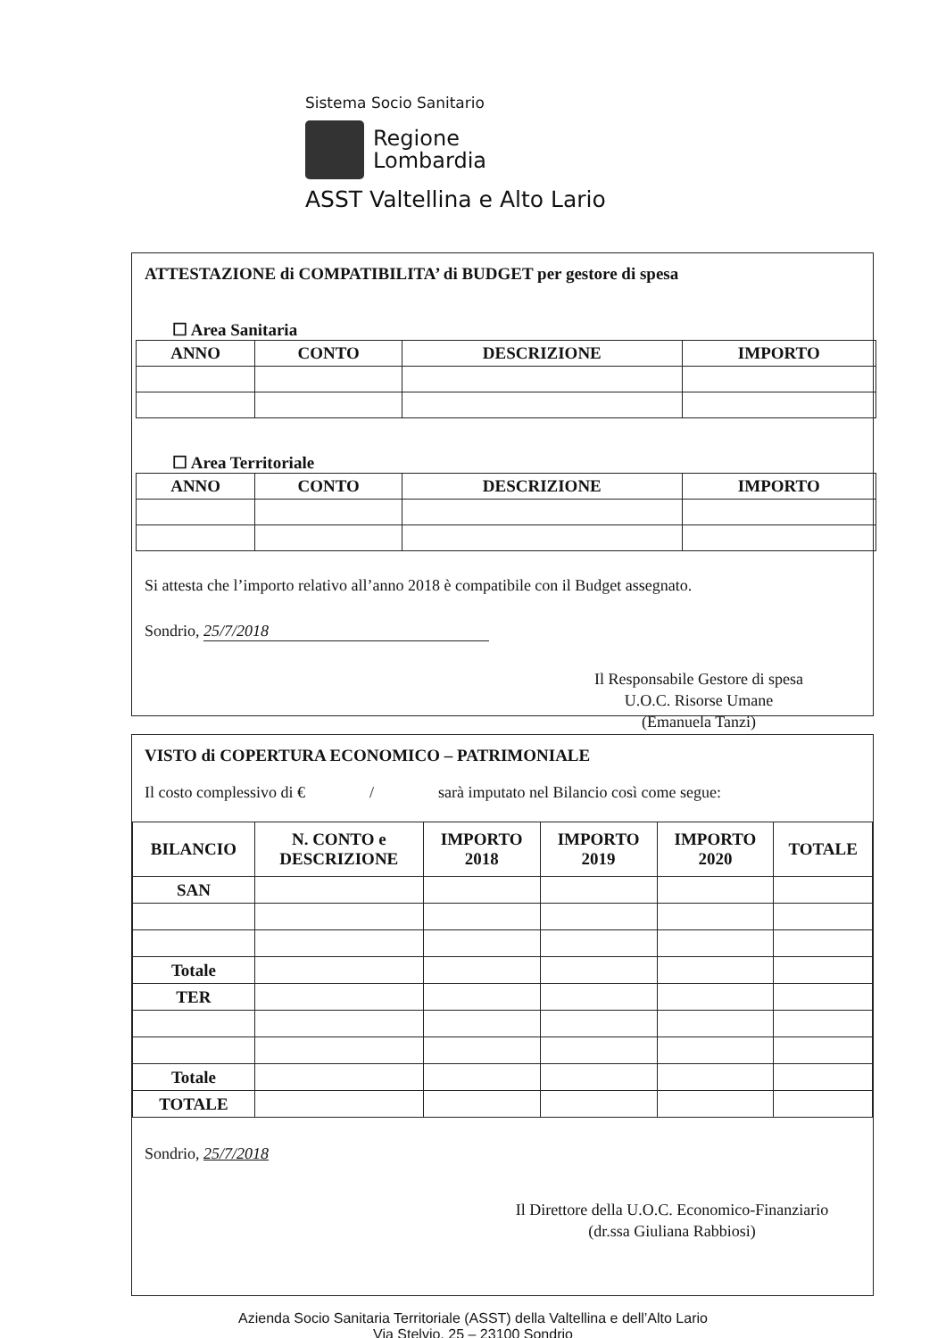Sistema Socio Sanitario
Regione
Lombardia
ASST Valtellina e Alto Lario
ATTESTAZIONE di COMPATIBILITA’ di BUDGET per gestore di spesa
☐ Area Sanitaria
| ANNO | CONTO | DESCRIZIONE | IMPORTO |
| --- | --- | --- | --- |
☐ Area Territoriale
| ANNO | CONTO | DESCRIZIONE | IMPORTO |
| --- | --- | --- | --- |
Si attesta che l’importo relativo all’anno 2018 è compatibile con il Budget assegnato.
Sondrio, 25/7/2018
Il Responsabile Gestore di spesa
U.O.C. Risorse Umane
(Emanuela Tanzi)
VISTO di COPERTURA ECONOMICO – PATRIMONIALE
Il costo complessivo di € / sarà imputato nel Bilancio così come segue:
| BILANCIO | N. CONTO e DESCRIZIONE | IMPORTO 2018 | IMPORTO 2019 | IMPORTO 2020 | TOTALE |
| --- | --- | --- | --- | --- | --- |
| SAN | | | | | |
| Totale | | | | | |
| TER | | | | | |
| Totale | | | | | |
| TOTALE | | | | | |
Sondrio, 25/7/2018
Il Direttore della U.O.C. Economico-Finanziario
(dr.ssa Giuliana Rabbiosi)
Azienda Socio Sanitaria Territoriale (ASST) della Valtellina e dell’Alto Lario
Via Stelvio, 25 – 23100 Sondrio